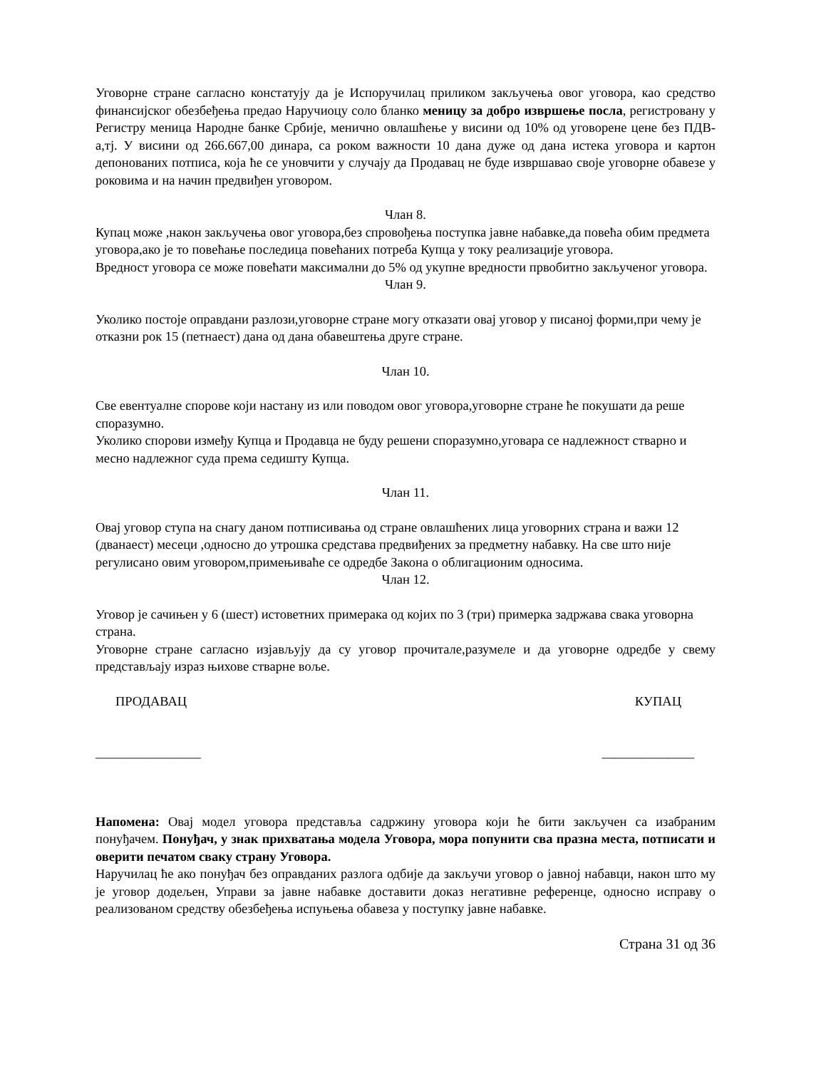Уговорне стране сагласно констатују да је Испоручилац приликом закључења овог уговора, као средство финансијског обезбеђења предао Наручиоцу соло бланко меницу за добро извршење посла, регистровану у Регистру меница Народне банке Србије, менично овлашћење у висини од 10% од уговорене цене без ПДВ-а,тј. У висини од 266.667,00 динара, са роком важности 10 дана дуже од дана истека уговора и картон депонованих потписа, која ће се уновчити у случају да Продавац не буде извршавао своје уговорне обавезе у роковима и на начин предвиђен уговором.
Члан 8.
Купац може ,након закључења овог уговора,без спровођења поступка јавне набавке,да повећа обим предмета уговора,ако је то повећање последица повећаних потреба Купца у току реализације уговора.
Вредност уговора се може повећати максимални до 5% од укупне вредности првобитно закљученог уговора.
Члан 9.
Уколико постоје оправдани разлози,уговорне стране могу отказати овај уговор у писаној форми,при чему је отказни рок 15 (петнаест) дана од дана обавештења друге стране.
Члан 10.
Све евентуалне спорове који настану из или поводом овог уговора,уговорне стране ће покушати да реше споразумно.
Уколико спорови између Купца и Продавца не буду решени споразумно,уговара се надлежност стварно и месно надлежног суда према седишту Купца.
Члан 11.
Овај уговор ступа на снагу даном потписивања од стране овлашћених лица уговорних страна и важи 12 (дванаест) месеци ,односно до утрошка средстава предвиђених за предметну набавку. На све што није регулисано овим уговором,примењиваће се одредбе Закона о облигационим односима.
Члан 12.
Уговор је сачињен у 6 (шест) истоветних примерака од којих по 3 (три) примерка задржава свака уговорна страна.
Уговорне стране сагласно изјављују да су уговор прочитале,разумеле и да уговорне одредбе у свему представљају израз њихове стварне воље.
ПРОДАВАЦ КУПАЦ
________________ ______________
Напомена: Овај модел уговора представља садржину уговора који ће бити закључен са изабраним понуђачем. Понуђач, у знак прихватања модела Уговора, мора попунити сва празна места, потписати и оверити печатом сваку страну Уговора.
Наручилац ће ако понуђач без оправданих разлога одбије да закључи уговор о јавној набавци, након што му је уговор додељен, Управи за јавне набавке доставити доказ негативне референце, односно исправу о реализованом средству обезбеђења испуњења обавеза у поступку јавне набавке.
Страна 31 од 36